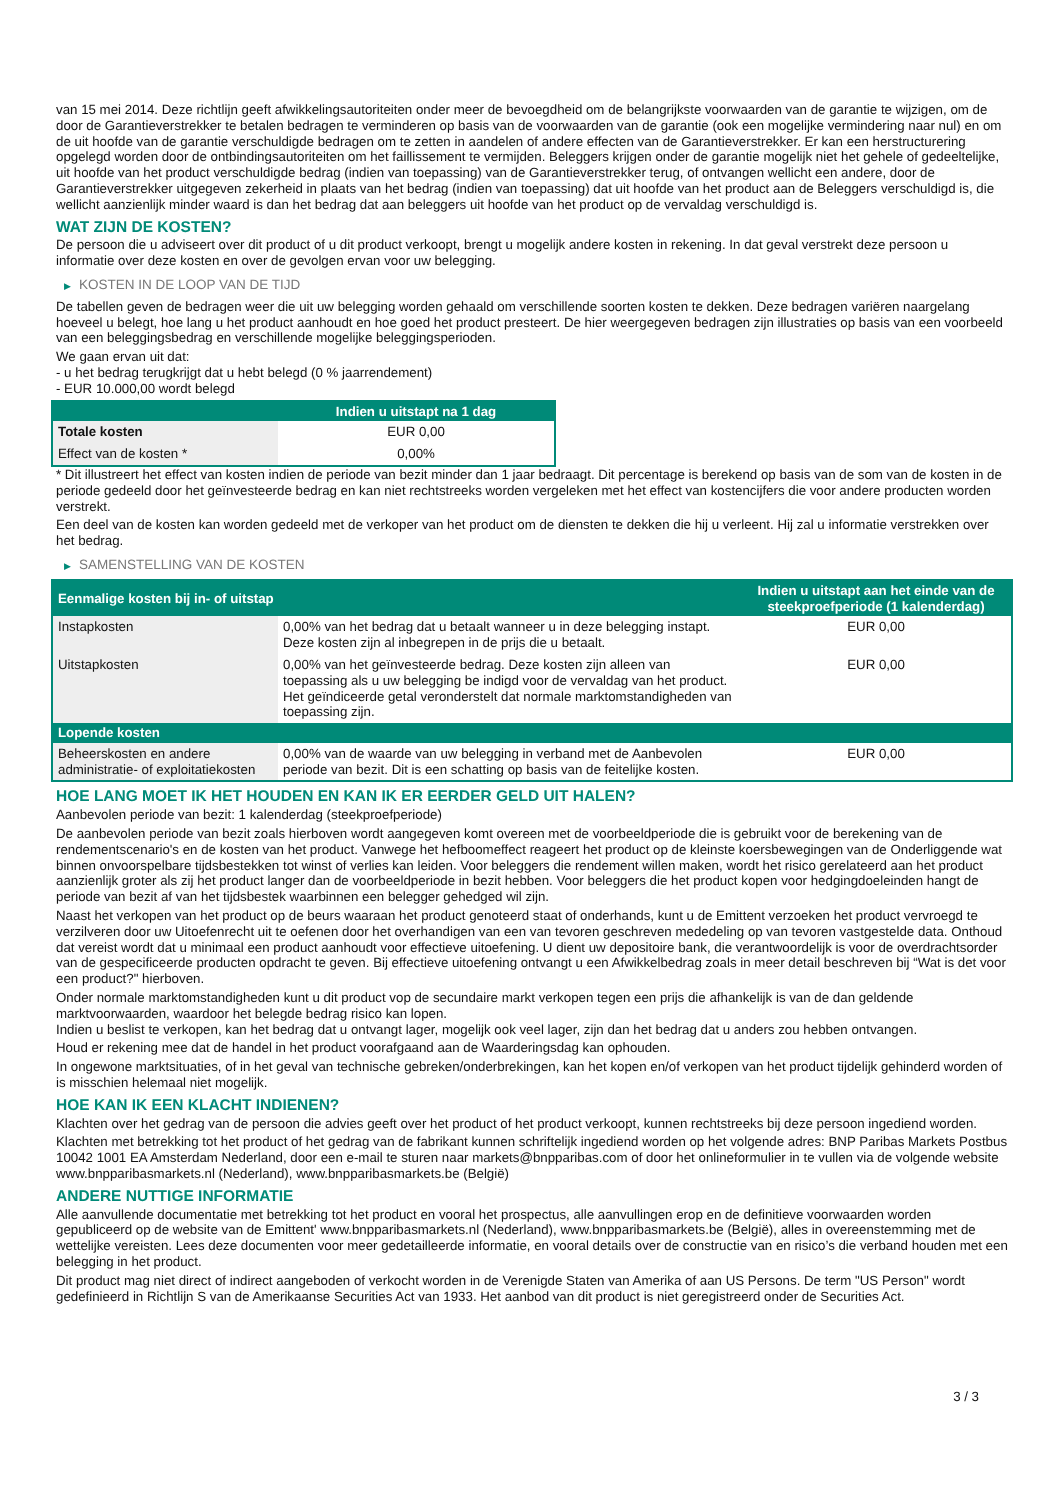van 15 mei 2014. Deze richtlijn geeft afwikkelingsautoriteiten onder meer de bevoegdheid om de belangrijkste voorwaarden van de garantie te wijzigen, om de door de Garantieverstrekker te betalen bedragen te verminderen op basis van de voorwaarden van de garantie (ook een mogelijke vermindering naar nul) en om de uit hoofde van de garantie verschuldigde bedragen om te zetten in aandelen of andere effecten van de Garantieverstrekker. Er kan een herstructurering opgelegd worden door de ontbindingsautoriteiten om het faillissement te vermijden. Beleggers krijgen onder de garantie mogelijk niet het gehele of gedeeltelijke, uit hoofde van het product verschuldigde bedrag (indien van toepassing) van de Garantieverstrekker terug, of ontvangen wellicht een andere, door de Garantieverstrekker uitgegeven zekerheid in plaats van het bedrag (indien van toepassing) dat uit hoofde van het product aan de Beleggers verschuldigd is, die wellicht aanzienlijk minder waard is dan het bedrag dat aan beleggers uit hoofde van het product op de vervaldag verschuldigd is.
WAT ZIJN DE KOSTEN?
De persoon die u adviseert over dit product of u dit product verkoopt, brengt u mogelijk andere kosten in rekening. In dat geval verstrekt deze persoon u informatie over deze kosten en over de gevolgen ervan voor uw belegging.
▶ KOSTEN IN DE LOOP VAN DE TIJD
De tabellen geven de bedragen weer die uit uw belegging worden gehaald om verschillende soorten kosten te dekken. Deze bedragen variëren naargelang hoeveel u belegt, hoe lang u het product aanhoudt en hoe goed het product presteert. De hier weergegeven bedragen zijn illustraties op basis van een voorbeeld van een beleggingsbedrag en verschillende mogelijke beleggingsperioden.
We gaan ervan uit dat:
- u het bedrag terugkrijgt dat u hebt belegd (0 % jaarrendement)
- EUR 10.000,00 wordt belegd
| | Indien u uitstapt na 1 dag |
| --- | --- |
| Totale kosten | EUR 0,00 |
| Effect van de kosten * | 0,00% |
* Dit illustreert het effect van kosten indien de periode van bezit minder dan 1 jaar bedraagt. Dit percentage is berekend op basis van de som van de kosten in de periode gedeeld door het geïnvesteerde bedrag en kan niet rechtstreeks worden vergeleken met het effect van kostencijfers die voor andere producten worden verstrekt.
Een deel van de kosten kan worden gedeeld met de verkoper van het product om de diensten te dekken die hij u verleent. Hij zal u informatie verstrekken over het bedrag.
▶ SAMENSTELLING VAN DE KOSTEN
| Eenmalige kosten bij in- of uitstap | | Indien u uitstapt aan het einde van de steekproefperiode (1 kalenderdag) |
| --- | --- | --- |
| Instapkosten | 0,00% van het bedrag dat u betaalt wanneer u in deze belegging instapt. Deze kosten zijn al inbegrepen in de prijs die u betaalt. | EUR 0,00 |
| Uitstapkosten | 0,00% van het geïnvesteerde bedrag. Deze kosten zijn alleen van toepassing als u uw belegging be indigd voor de vervaldag van het product. Het geïndiceerde getal veronderstelt dat normale marktomstandigheden van toepassing zijn. | EUR 0,00 |
| Lopende kosten | | |
| Beheerskosten en andere administratie- of exploitatiekosten | 0,00% van de waarde van uw belegging in verband met de Aanbevolen periode van bezit. Dit is een schatting op basis van de feitelijke kosten. | EUR 0,00 |
HOE LANG MOET IK HET HOUDEN EN KAN IK ER EERDER GELD UIT HALEN?
Aanbevolen periode van bezit: 1 kalenderdag (steekproefperiode)
De aanbevolen periode van bezit zoals hierboven wordt aangegeven komt overeen met de voorbeeldperiode die is gebruikt voor de berekening van de rendementscenario's en de kosten van het product. Vanwege het hefboomeffect reageert het product op de kleinste koersbewegingen van de Onderliggende wat binnen onvoorspelbare tijdsbestekken tot winst of verlies kan leiden. Voor beleggers die rendement willen maken, wordt het risico gerelateerd aan het product aanzienlijk groter als zij het product langer dan de voorbeeldperiode in bezit hebben. Voor beleggers die het product kopen voor hedgingdoeleinden hangt de periode van bezit af van het tijdsbestek waarbinnen een belegger gehedged wil zijn.
Naast het verkopen van het product op de beurs waaraan het product genoteerd staat of onderhands, kunt u de Emittent verzoeken het product vervroegd te verzilveren door uw Uitoefenrecht uit te oefenen door het overhandigen van een van tevoren geschreven mededeling op van tevoren vastgestelde data. Onthoud dat vereist wordt dat u minimaal een product aanhoudt voor effectieve uitoefening. U dient uw depositoire bank, die verantwoordelijk is voor de overdrachtsorder van de gespecificeerde producten opdracht te geven. Bij effectieve uitoefening ontvangt u een Afwikkelbedrag zoals in meer detail beschreven bij “Wat is det voor een product?" hierboven.
Onder normale marktomstandigheden kunt u dit product vop de secundaire markt verkopen tegen een prijs die afhankelijk is van de dan geldende marktvoorwaarden, waardoor het belegde bedrag risico kan lopen.
Indien u beslist te verkopen, kan het bedrag dat u ontvangt lager, mogelijk ook veel lager, zijn dan het bedrag dat u anders zou hebben ontvangen.
Houd er rekening mee dat de handel in het product voorafgaand aan de Waarderingsdag kan ophouden.
In ongewone marktsituaties, of in het geval van technische gebreken/onderbrekingen, kan het kopen en/of verkopen van het product tijdelijk gehinderd worden of is misschien helemaal niet mogelijk.
HOE KAN IK EEN KLACHT INDIENEN?
Klachten over het gedrag van de persoon die advies geeft over het product of het product verkoopt, kunnen rechtstreeks bij deze persoon ingediend worden.
Klachten met betrekking tot het product of het gedrag van de fabrikant kunnen schriftelijk ingediend worden op het volgende adres: BNP Paribas Markets Postbus 10042 1001 EA Amsterdam Nederland, door een e-mail te sturen naar markets@bnpparibas.com of door het onlineformulier in te vullen via de volgende website www.bnpparibasmarkets.nl (Nederland), www.bnpparibasmarkets.be (België)
ANDERE NUTTIGE INFORMATIE
Alle aanvullende documentatie met betrekking tot het product en vooral het prospectus, alle aanvullingen erop en de definitieve voorwaarden worden gepubliceerd op de website van de Emittent' www.bnpparibasmarkets.nl (Nederland), www.bnpparibasmarkets.be (België), alles in overeenstemming met de wettelijke vereisten. Lees deze documenten voor meer gedetailleerde informatie, en vooral details over de constructie van en risico’s die verband houden met een belegging in het product.
Dit product mag niet direct of indirect aangeboden of verkocht worden in de Verenigde Staten van Amerika of aan US Persons. De term "US Person" wordt gedefinieerd in Richtlijn S van de Amerikaanse Securities Act van 1933. Het aanbod van dit product is niet geregistreerd onder de Securities Act.
3 / 3